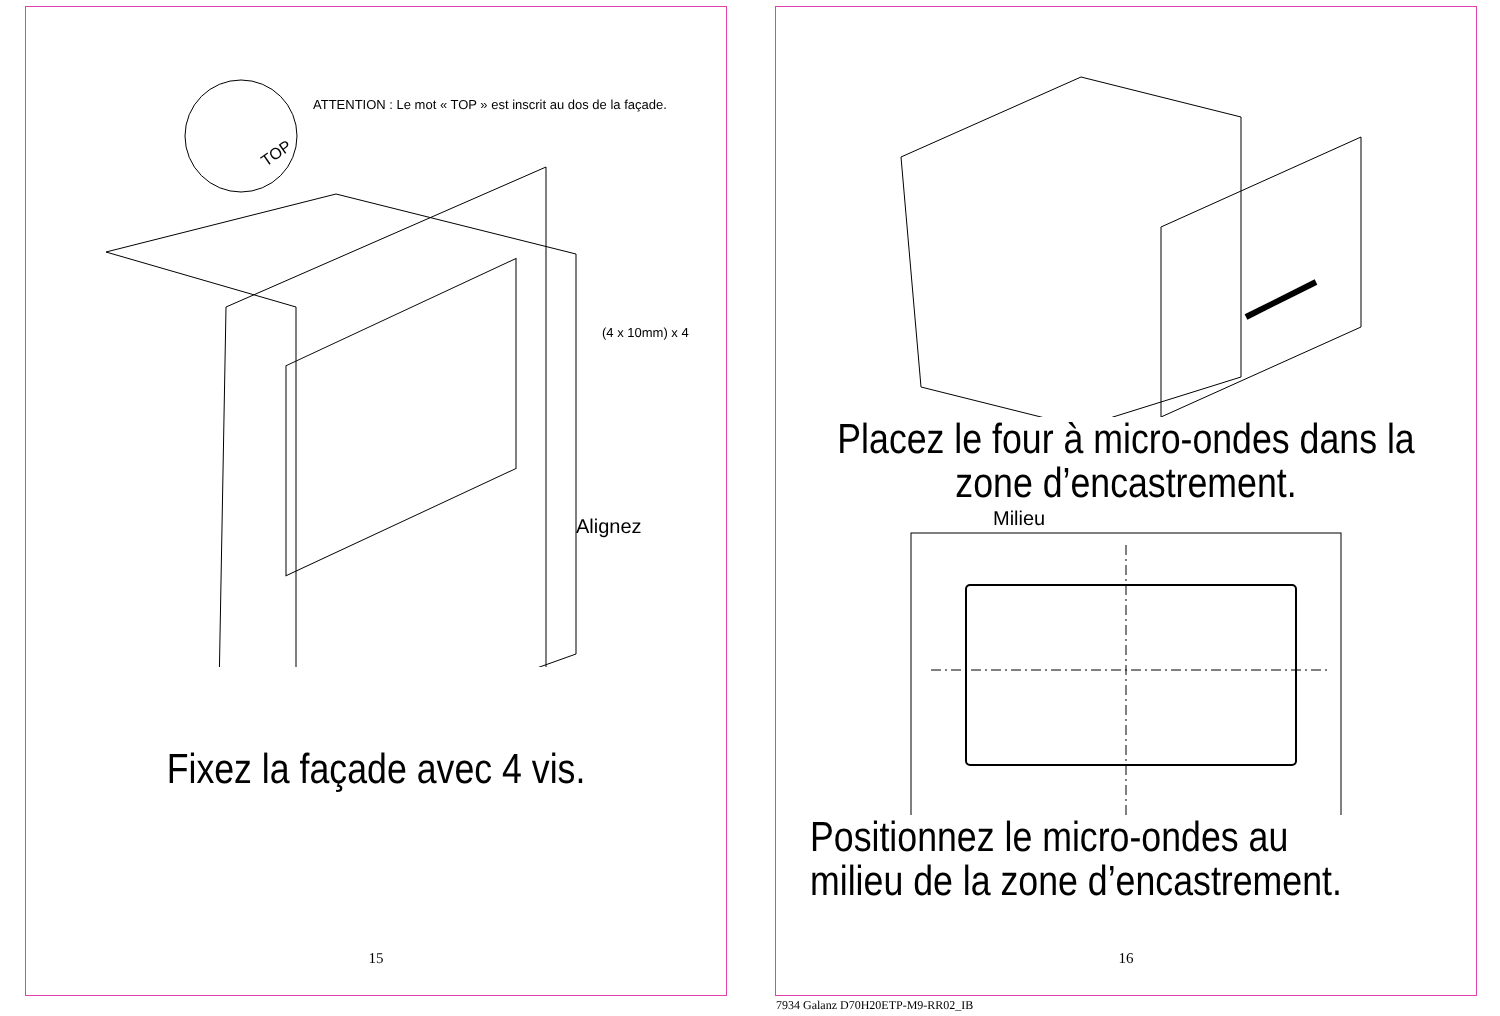ATTENTION : Le mot « TOP » est inscrit au dos de la façade.
TOP
(4 x 10mm) x 4
Alignez
Fixez la façade avec 4 vis.
15
Placez le four à micro-ondes dans la zone d’encastrement.
Milieu
Positionnez le micro-ondes au milieu de la zone d’encastrement.
16
7934 Galanz D70H20ETP-M9-RR02_IB